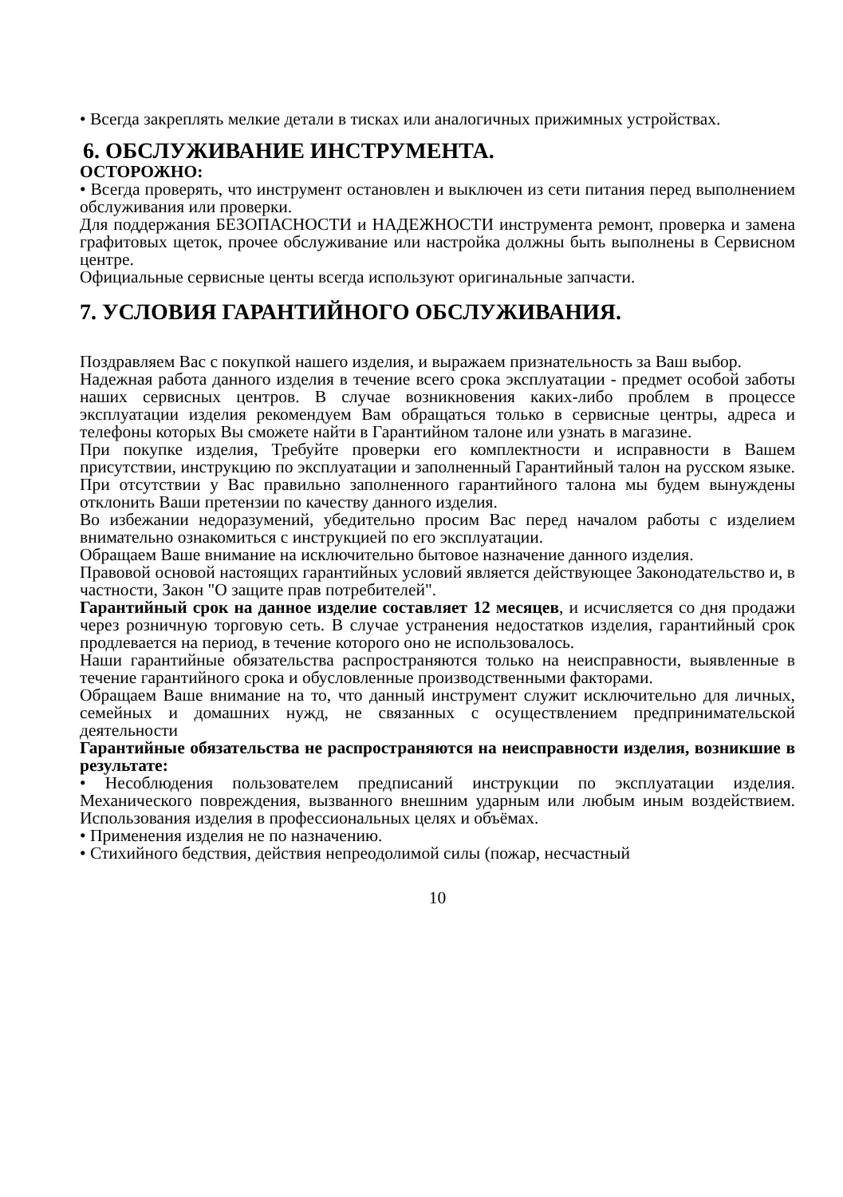• Всегда закреплять мелкие детали в тисках или аналогичных прижимных устройствах.
6. ОБСЛУЖИВАНИЕ ИНСТРУМЕНТА.
ОСТОРОЖНО:
• Всегда проверять, что инструмент остановлен и выключен из сети питания перед выполнением обслуживания или проверки.
Для поддержания БЕЗОПАСНОСТИ и НАДЕЖНОСТИ инструмента ремонт, проверка и замена графитовых щеток, прочее обслуживание или настройка должны быть выполнены в Сервисном центре.
Официальные сервисные центы всегда используют оригинальные запчасти.
7. УСЛОВИЯ ГАРАНТИЙНОГО ОБСЛУЖИВАНИЯ.
Поздравляем Вас с покупкой нашего изделия, и выражаем признательность за Ваш выбор.
Надежная работа данного изделия в течение всего срока эксплуатации - предмет особой заботы наших сервисных центров. В случае возникновения каких-либо проблем в процессе эксплуатации изделия рекомендуем Вам обращаться только в сервисные центры, адреса и телефоны которых Вы сможете найти в Гарантийном талоне или узнать в магазине.
При покупке изделия, Требуйте проверки его комплектности и исправности в Вашем присутствии, инструкцию по эксплуатации и заполненный Гарантийный талон на русском языке. При отсутствии у Вас правильно заполненного гарантийного талона мы будем вынуждены отклонить Ваши претензии по качеству данного изделия.
Во избежании недоразумений, убедительно просим Вас перед началом работы с изделием внимательно ознакомиться с инструкцией по его эксплуатации.
Обращаем Ваше внимание на исключительно бытовое назначение данного изделия.
Правовой основой настоящих гарантийных условий является действующее Законодательство и, в частности, Закон "О защите прав потребителей".
Гарантийный срок на данное изделие составляет 12 месяцев, и исчисляется со дня продажи через розничную торговую сеть. В случае устранения недостатков изделия, гарантийный срок продлевается на период, в течение которого оно не использовалось.
Наши гарантийные обязательства распространяются только на неисправности, выявленные в течение гарантийного срока и обусловленные производственными факторами.
Обращаем Ваше внимание на то, что данный инструмент служит исключительно для личных, семейных и домашних нужд, не связанных с осуществлением предпринимательской деятельности
Гарантийные обязательства не распространяются на неисправности изделия, возникшие в результате:
• Несоблюдения пользователем предписаний инструкции по эксплуатации изделия. Механического повреждения, вызванного внешним ударным или любым иным воздействием. Использования изделия в профессиональных целях и объёмах.
• Применения изделия не по назначению.
• Стихийного бедствия, действия непреодолимой силы (пожар, несчастный
10